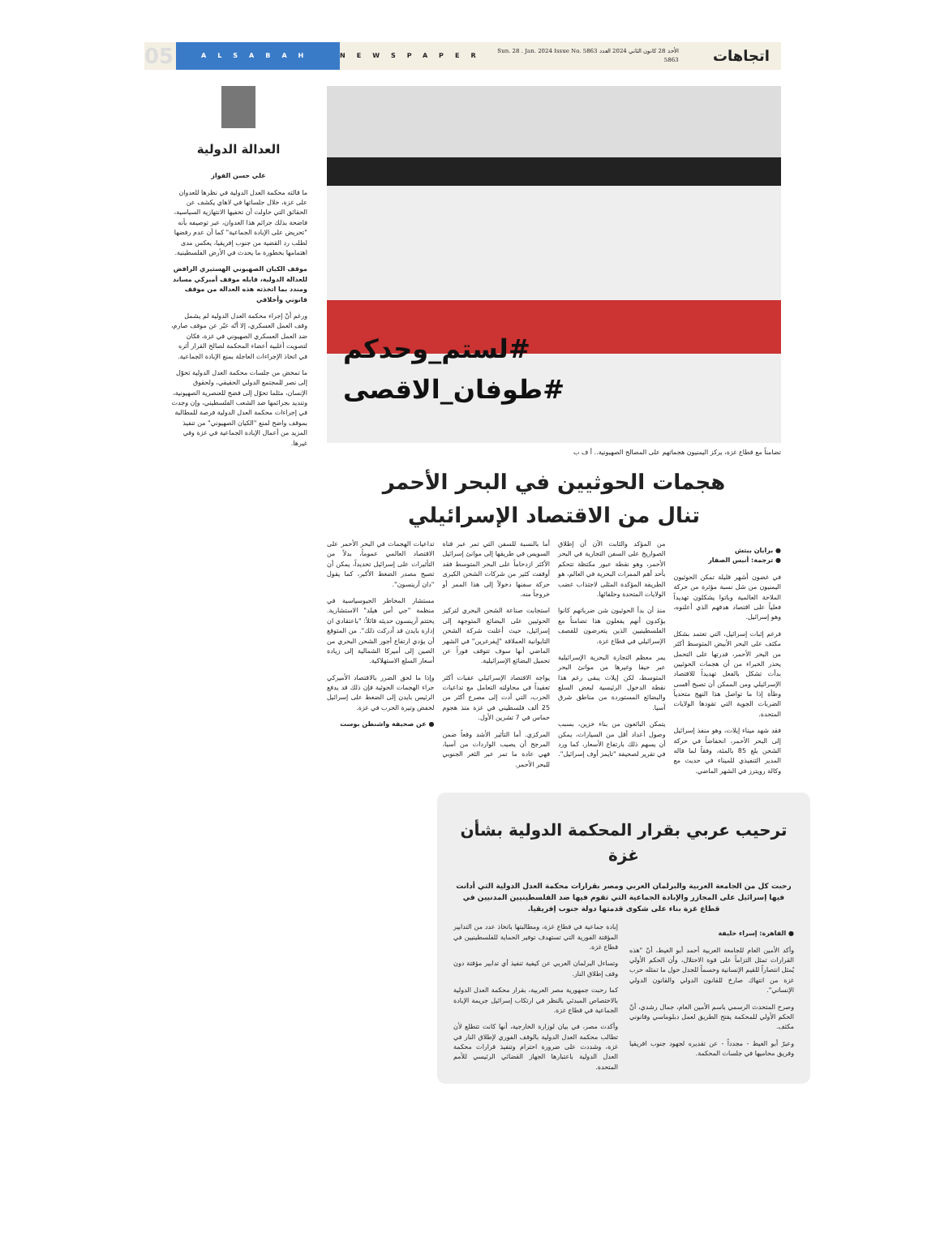اتجاهات
الأحد 28 كانون الثاني 2024 العدد 5863 Sun. 28 . Jan. 2024 Issue No. 5863
NEWSPAPER
ALSABAH
05
#لستم_وحدكم
#طوفان_الاقصى
تضامناً مع قطاع غزة، يركز اليمنيون هجماتهم على المصالح الصهيونية.. أ ف ب
هجمات الحوثيين في البحر الأحمر
تنال من الاقتصاد الإسرائيلي
● برايان بيتش
● ترجمة: أنيس الصفار
في غضون أشهر قليلة تمكن الحوثيون اليمنيون من شل نسبة مؤثرة من حركة الملاحة العالمية وباتوا يشكلون تهديداً فعلياً على اقتصاد هدفهم الذي أعلنوه، وهو إسرائيل.
فرغم إثبات إسرائيل، التي تعتمد بشكل مكثف على البحر الأبيض المتوسط أكثر من البحر الأحمر، قدرتها على التحمل يحذر الخبراء من أن هجمات الحوثيين بدأت تشكل بالفعل تهديداً للاقتصاد الإسرائيلي ومن الممكن أن تصبح أقسى وطأة إذا ما تواصل هذا النهج متحدياً الضربات الجوية التي تقودها الولايات المتحدة.
فقد شهد ميناء إيلات، وهو منفذ إسرائيل إلى البحر الأحمر، انخفاضاً في حركة الشحن بلغ 85 بالمئة، وفقاً لما قاله المدير التنفيذي للميناء في حديث مع وكالة رويترز في الشهر الماضي.
من المؤكد والثابت الآن أن إطلاق الصواريخ على السفن التجارية في البحر الأحمر، وهو نقطة عبور مكتظة تتحكم بأحد أهم الممرات البحرية في العالم، هو الطريقة المؤكدة المثلى لاجتذاب غضب الولايات المتحدة وحلفائها.
منذ أن بدأ الحوثيون شن ضرباتهم كانوا يؤكدون أنهم يفعلون هذا تضامناً مع الفلسطينيين الذين يتعرضون للقصف الإسرائيلي في قطاع غزة.
يمر معظم التجارة البحرية الإسرائيلية عبر حيفا وغيرها من موانئ البحر المتوسط، لكن إيلات يبقى رغم هذا نقطة الدخول الرئيسية لبعض السلع والبضائع المستوردة من مناطق شرق آسيا.
يتمكن البائعون من بناء خزين، بسبب وصول أعداد أقل من السيارات، يمكن أن يسهم ذلك بارتفاع الأسعار، كما ورد في تقرير لصحيفة "تايمز أوف إسرائيل".
أما بالنسبة للسفن التي تمر عبر قناة السويس في طريقها إلى موانئ إسرائيل الأكثر ازدحاماً على البحر المتوسط فقد أوقفت كثير من شركات الشحن الكبرى حركة سفنها دخولاً إلى هذا الممر أو خروجاً منه.
استجابت صناعة الشحن البحري لتركيز الحوثيين على البضائع المتوجهة إلى إسرائيل، حيث أعلنت شركة الشحن التايوانية العملاقة "إيفرغرين" في الشهر الماضي أنها سوف تتوقف فوراً عن تحميل البضائع الإسرائيلية.
يواجه الاقتصاد الإسرائيلي عقبات أكثر تعقيداً في محاولته التعامل مع تداعيات الحرب، التي أدت إلى مصرع أكثر من 25 ألف فلسطيني في غزة منذ هجوم حماس في 7 تشرين الأول.
المركزي. أما التأثير الأشد وقعاً ضمن المرجح أن يصيب الواردات من آسيا، فهي عادة ما تمر عبر الثغر الجنوبي للبحر الأحمر.
تداعيات الهجمات في البحر الأحمر على الاقتصاد العالمي عموماً، بدلاً من التأثيرات على إسرائيل تحديداً، يمكن أن تصبح مصدر الضغط الأكبر، كما يقول "دان آرينسون".
مستشار المخاطر الجيوسياسية في منظمة "جي أس هيلد" الاستشارية. يختتم آرينسون حديثه قائلاً: "باعتقادي ان إدارة بايدن قد أدركت ذلك". من المتوقع أن يؤدي ارتفاع أجور الشحن البحري من الصين إلى أميركا الشمالية إلى زيادة أسعار السلع الاستهلاكية.
وإذا ما لحق الضرر بالاقتصاد الأميركي جراء الهجمات الحوثية فإن ذلك قد يدفع الرئيس بايدن إلى الضغط على إسرائيل لخفض وتيرة الحرب في غزة.
● عن صحيفة واشنطن بوست
العدالة الدولية
علي حسن الفواز
ما قالته محكمة العدل الدولية في نظرها للعدوان على غزة، خلال جلساتها في لاهاي يكشف عن الحقائق التي حاولت أن تخفيها الانتهازية السياسية، فاضحة بذلك جرائم هذا العدوان، عبر توصيفه بأنه "تحريض على الإبادة الجماعية" كما أن عدم رفضها لطلب رد القضية من جنوب إفريقيا، يعكس مدى اهتمامها بخطورة ما يحدث في الأرض الفلسطينية.
موقف الكيان الصهيوني الهستيري الرافض للعدالة الدولية، قابله موقف أميركي مساند ومندد بما اتخذته هذه العدالة من موقف قانوني وأخلاقي
ورغم أنّ إجراء محكمة العدل الدولية لم يشمل وقف العمل العسكري، إلا أنّه عبّر عن موقف صارم، ضد العمل العسكري الصهيوني في غزة، فكان لتصويت أغلبية أعضاء المحكمة لصالح القرار أثره في اتخاذ الإجراءات العاجلة بمنع الإبادة الجماعية.
ما تمخض من جلسات محكمة العدل الدولية تحوّل إلى نصر للمجتمع الدولي الحقيقي، ولحقوق الإنسان، مثلما تحوّل إلى فضح للعنصرية الصهيونية، وتنديد بجرائمها ضد الشعب الفلسطيني، وإن وجدت في إجراءات محكمة العدل الدولية فرصة للمطالبة بموقف واضح لمنع "الكيان الصهيوني" من تنفيذ المزيد من أعمال الإبادة الجماعية في غزة وفي غيرها.
ترحيب عربي بقرار المحكمة الدولية بشأن غزة
رحبت كل من الجامعة العربية والبرلمان العربي ومصر بقرارات محكمة العدل الدولية التي أدانت فيها إسرائيل على المجازر والإبادة الجماعية التي تقوم فيها ضد الفلسطينيين المدنيين في قطاع غزة بناء على شكوى قدمتها دولة جنوب إفريقيا.
● القاهرة: إسراء خليفة
وأكد الأمين العام للجامعة العربية أحمد أبو الغيط، أنّ "هذه القرارات تمثل التزاماً على قوة الاحتلال، وأن الحكم الأولي يُمثل انتصاراً للقيم الإنسانية وحسماً للجدل حول ما تمثله حرب غزة من انتهاك صارخ للقانون الدولي والقانون الدولي الإنساني".
وصرح المتحدث الرسمي باسم الأمين العام، جمال رشدي، أنّ الحكم الأولي للمحكمة يفتح الطريق لعمل دبلوماسي وقانوني مكثف.
وعبرّ أبو الغيط - مجدداً - عن تقديره لجهود جنوب افريقيا وفريق محاميها في جلسات المحكمة.
إبادة جماعية في قطاع غزة، ومطالبتها باتخاذ عدد من التدابير المؤقتة الفورية التي تستهدف توفير الحماية للفلسطينيين في قطاع غزة.
وتساءل البرلمان العربي عن كيفية تنفيذ أي تدابير مؤقتة دون وقف إطلاق النار.
كما رحبت جمهورية مصر العربية، بقرار محكمة العدل الدولية بالاختصاص المبدئي بالنظر في ارتكاب إسرائيل جريمة الإبادة الجماعية في قطاع غزة.
وأكدت مصر، في بيان لوزارة الخارجية، أنها كانت تتطلع لأن تطالب محكمة العدل الدولية بالوقف الفوري لإطلاق النار في غزة، وشددت على ضرورة احترام وتنفيذ قرارات محكمة العدل الدولية باعتبارها الجهاز القضائي الرئيسي للأمم المتحدة.